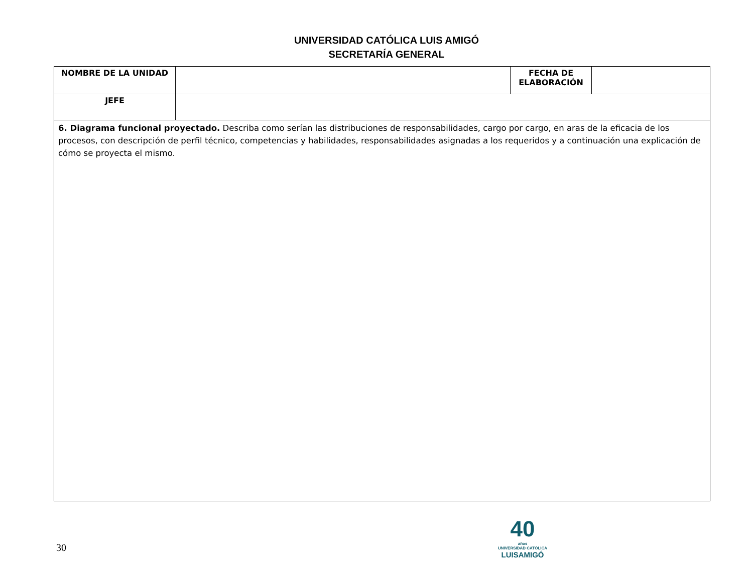UNIVERSIDAD CATÓLICA LUIS AMIGÓ
SECRETARÍA GENERAL
| NOMBRE DE LA UNIDAD | | FECHA DE ELABORACIÓN | |
| JEFE | | | |
| 6. Diagrama funcional proyectado. Describa como serían las distribuciones de responsabilidades, cargo por cargo, en aras de la eficacia de los procesos, con descripción de perfil técnico, competencias y habilidades, responsabilidades asignadas a los requeridos y a continuación una explicación de cómo se proyecta el mismo. | | | |
30
40
años
UNIVERSIDAD CATÓLICA
LUISAMIGÓ